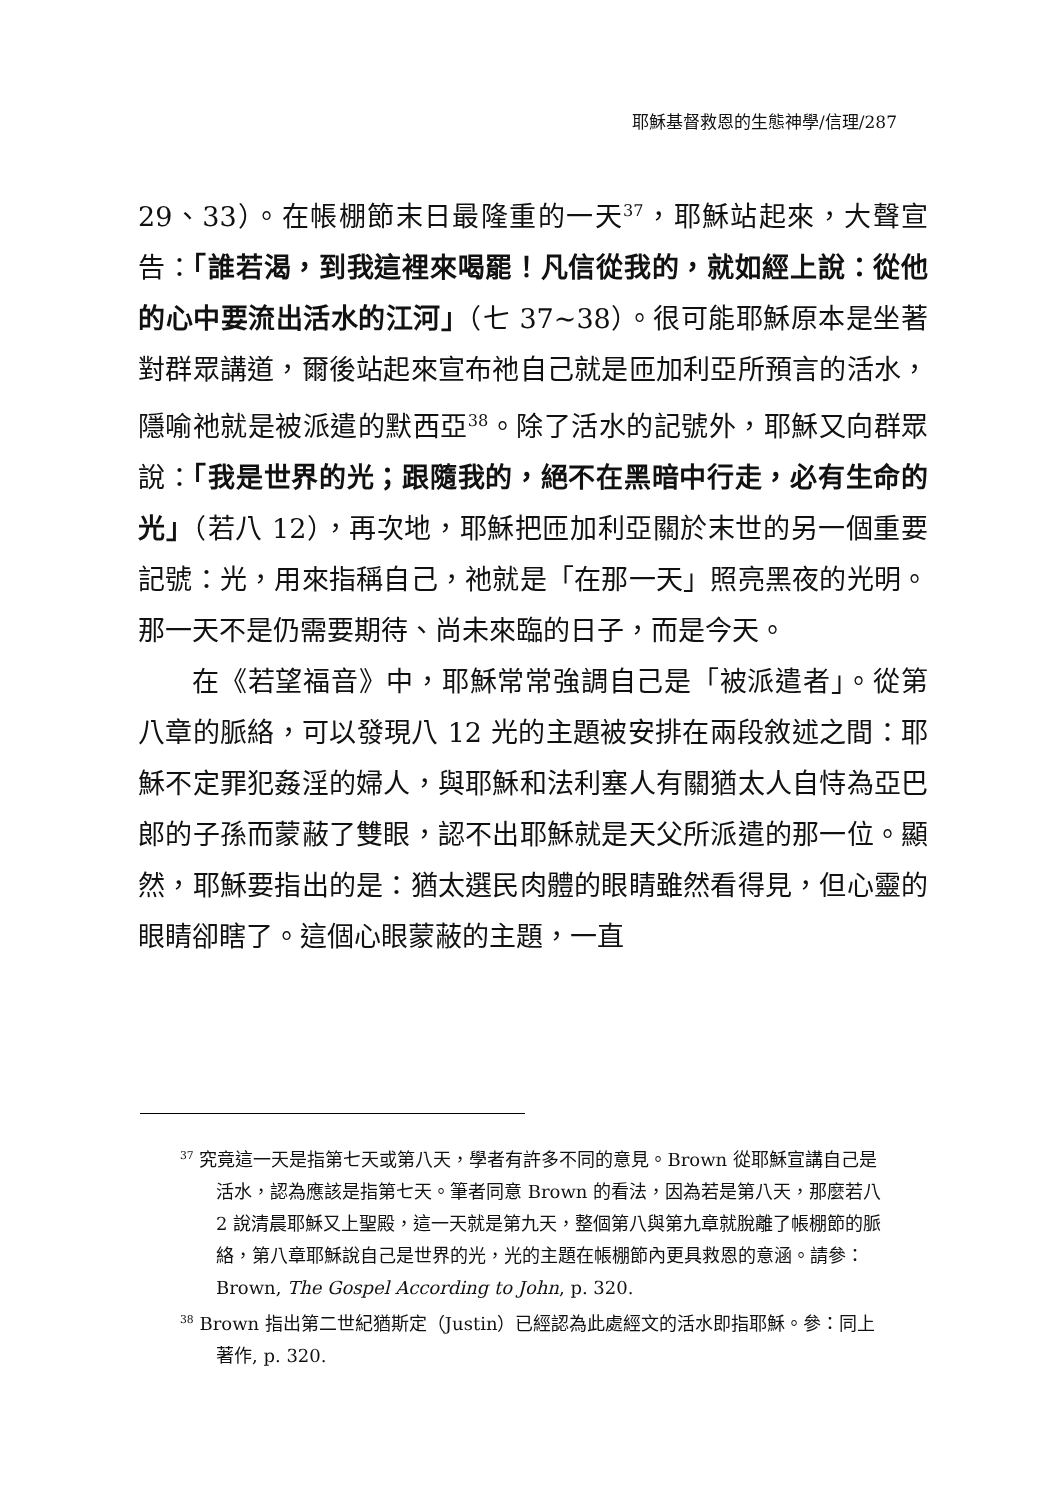耶穌基督救恩的生態神學/信理/287
29、33）。在帳棚節末日最隆重的一天<sup>37</sup>，耶穌站起來，大聲宣告：「誰若渴，到我這裡來喝罷！凡信從我的，就如經上說：從他的心中要流出活水的江河」（七 37~38）。很可能耶穌原本是坐著對群眾講道，爾後站起來宣布祂自己就是匝加利亞所預言的活水，隱喻祂就是被派遣的默西亞<sup>38</sup>。除了活水的記號外，耶穌又向群眾說：「我是世界的光；跟隨我的，絕不在黑暗中行走，必有生命的光」（若八 12），再次地，耶穌把匝加利亞關於末世的另一個重要記號：光，用來指稱自己，祂就是「在那一天」照亮黑夜的光明。那一天不是仍需要期待、尚未來臨的日子，而是今天。
在《若望福音》中，耶穌常常強調自己是「被派遣者」。從第八章的脈絡，可以發現八 12 光的主題被安排在兩段敘述之間：耶穌不定罪犯姦淫的婦人，與耶穌和法利塞人有關猶太人自恃為亞巴郎的子孫而蒙蔽了雙眼，認不出耶穌就是天父所派遣的那一位。顯然，耶穌要指出的是：猶太選民肉體的眼睛雖然看得見，但心靈的眼睛卻瞎了。這個心眼蒙蔽的主題，一直
<sup>37</sup> 究竟這一天是指第七天或第八天，學者有許多不同的意見。Brown 從耶穌宣講自己是活水，認為應該是指第七天。筆者同意 Brown 的看法，因為若是第八天，那麼若八 2 說清晨耶穌又上聖殿，這一天就是第九天，整個第八與第九章就脫離了帳棚節的脈絡，第八章耶穌說自己是世界的光，光的主題在帳棚節內更具救恩的意涵。請參：Brown, The Gospel According to John, p. 320.
<sup>38</sup> Brown 指出第二世紀猶斯定（Justin）已經認為此處經文的活水即指耶穌。參：同上著作, p. 320.